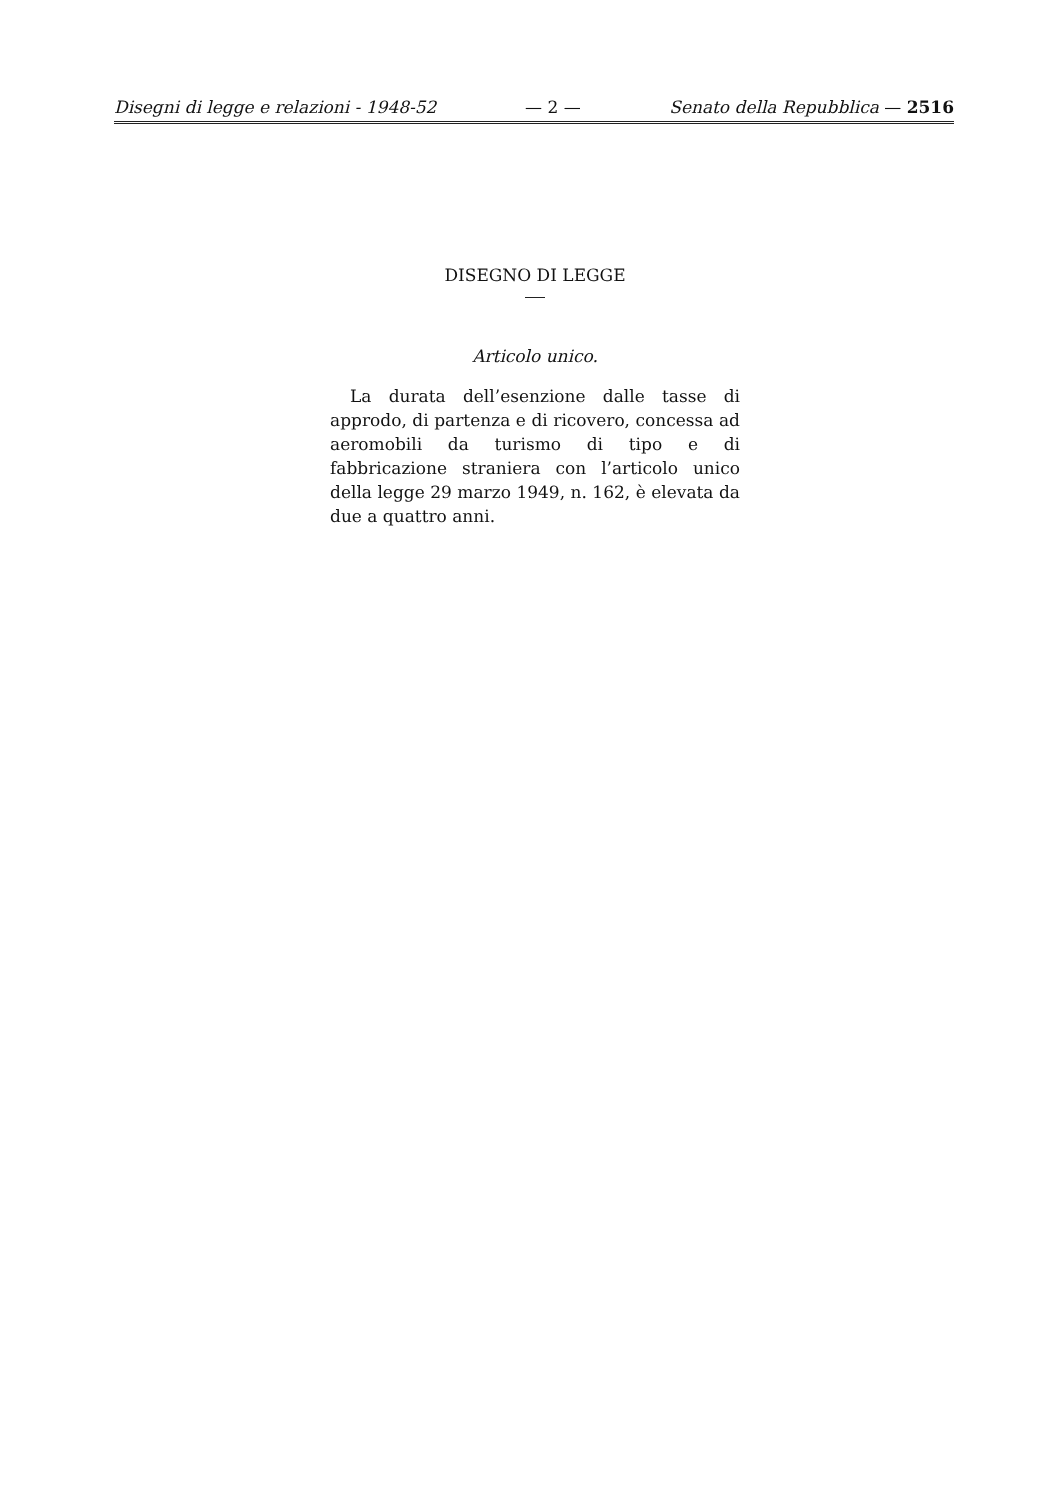Disegni di legge e relazioni - 1948-52 — 2 — Senato della Repubblica — 2516
DISEGNO DI LEGGE
Articolo unico.
La durata dell’esenzione dalle tasse di approdo, di partenza e di ricovero, concessa ad aeromobili da turismo di tipo e di fabbricazione straniera con l’articolo unico della legge 29 marzo 1949, n. 162, è elevata da due a quattro anni.